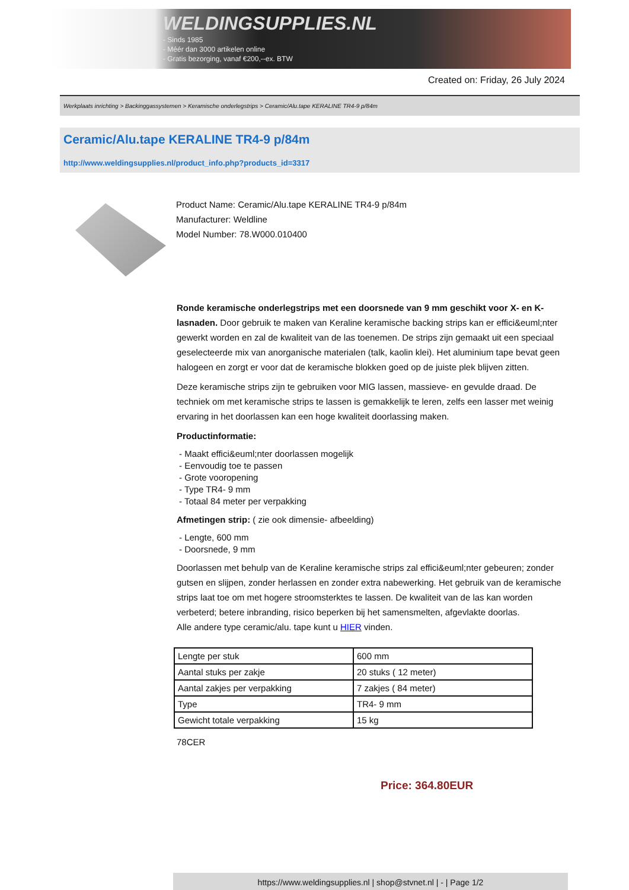WELDINGSUPPLIES.NL
- Sinds 1985
- Méér dan 3000 artikelen online
- Gratis bezorging, vanaf €200,--ex. BTW
Created on: Friday, 26 July 2024
Werkplaats inrichting > Backinggassystemen > Keramische onderlegstrips > Ceramic/Alu.tape KERALINE TR4-9 p/84m
Ceramic/Alu.tape KERALINE TR4-9 p/84m
http://www.weldingsupplies.nl/product_info.php?products_id=3317
Product Name: Ceramic/Alu.tape KERALINE TR4-9 p/84m
Manufacturer: Weldline
Model Number: 78.W000.010400
Ronde keramische onderlegstrips met een doorsnede van 9 mm geschikt voor X- en K- lasnaden. Door gebruik te maken van Keraline keramische backing strips kan er effici&euml;nter gewerkt worden en zal de kwaliteit van de las toenemen. De strips zijn gemaakt uit een speciaal geselecteerde mix van anorganische materialen (talk, kaolin klei). Het aluminium tape bevat geen halogeen en zorgt er voor dat de keramische blokken goed op de juiste plek blijven zitten.
Deze keramische strips zijn te gebruiken voor MIG lassen, massieve- en gevulde draad. De techniek om met keramische strips te lassen is gemakkelijk te leren, zelfs een lasser met weinig ervaring in het doorlassen kan een hoge kwaliteit doorlassing maken.
Productinformatie:
- Maakt effici&euml;nter doorlassen mogelijk
- Eenvoudig toe te passen
- Grote vooropening
- Type TR4- 9 mm
- Totaal 84 meter per verpakking
Afmetingen strip: ( zie ook dimensie- afbeelding)
- Lengte, 600 mm
- Doorsnede, 9 mm
Doorlassen met behulp van de Keraline keramische strips zal effici&euml;nter gebeuren; zonder gutsen en slijpen, zonder herlassen en zonder extra nabewerking. Het gebruik van de keramische strips laat toe om met hogere stroomsterktes te lassen. De kwaliteit van de las kan worden verbeterd; betere inbranding, risico beperken bij het samensmelten, afgevlakte doorlas.
Alle andere type ceramic/alu. tape kunt u HIER vinden.
| Lengte per stuk | 600 mm |
| Aantal stuks per zakje | 20 stuks ( 12 meter) |
| Aantal zakjes per verpakking | 7 zakjes ( 84 meter) |
| Type | TR4- 9 mm |
| Gewicht totale verpakking | 15 kg |
78CER
Price: 364.80EUR
https://www.weldingsupplies.nl | shop@stvnet.nl | - | Page 1/2